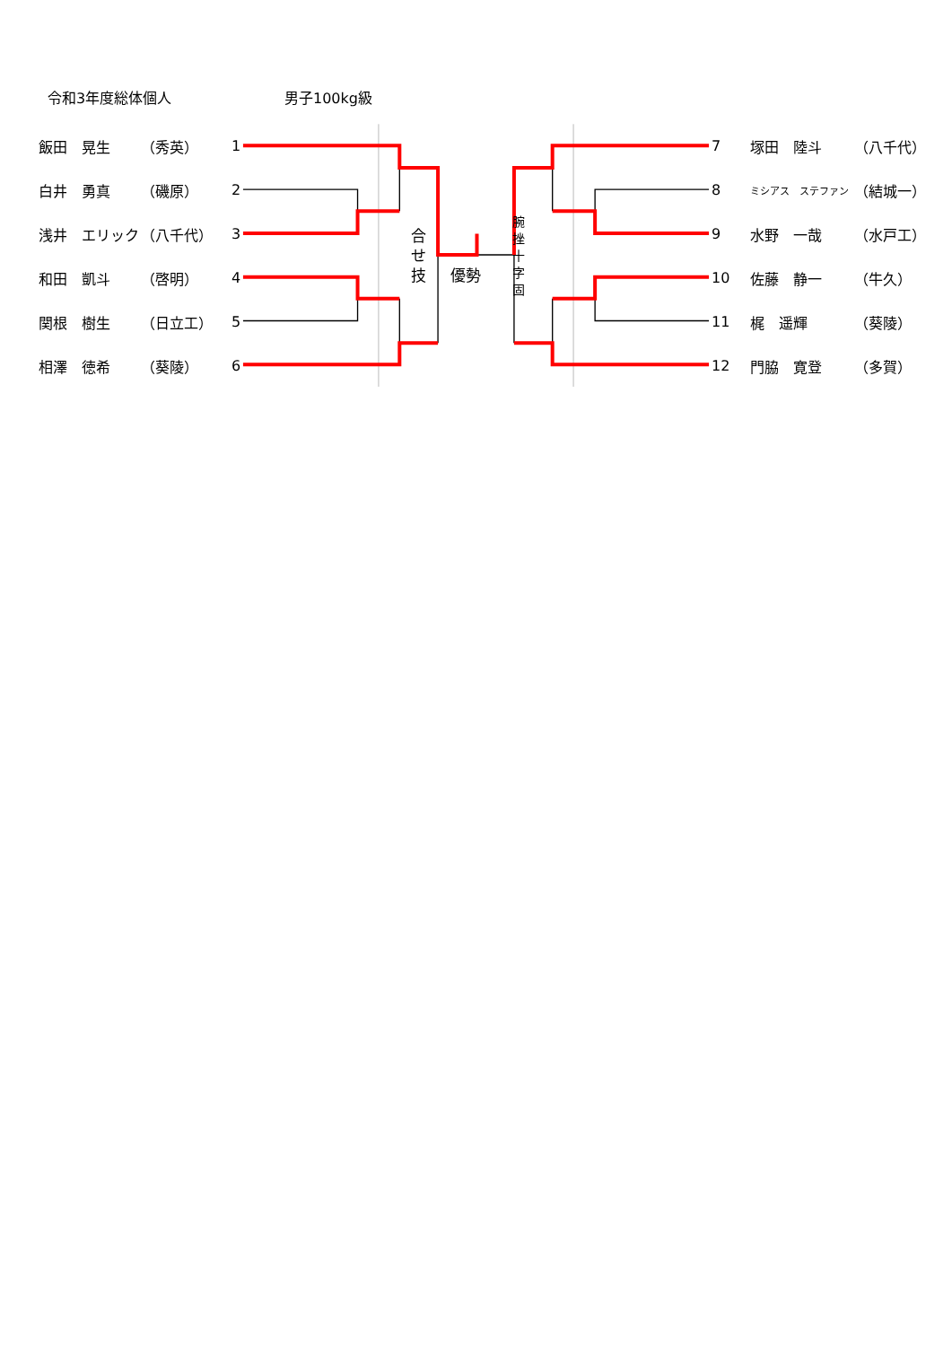令和3年度総体個人 男子100kg級
飯田　晃生 （秀英） 1
白井　勇真 （磯原） 2
浅井　エリック （八千代） 3
和田　凱斗 （啓明） 4
関根　樹生 （日立工） 5
相澤　徳希 （葵陵） 6
合
せ
技
優勢
腕
挫
十
字
固
7 塚田　陸斗 （八千代）
8 ミシアス　ステファン （結城一）
9 水野　一哉 （水戸工）
10 佐藤　静一 （牛久）
11 梶　遥輝 （葵陵）
12 門脇　寛登 （多賀）